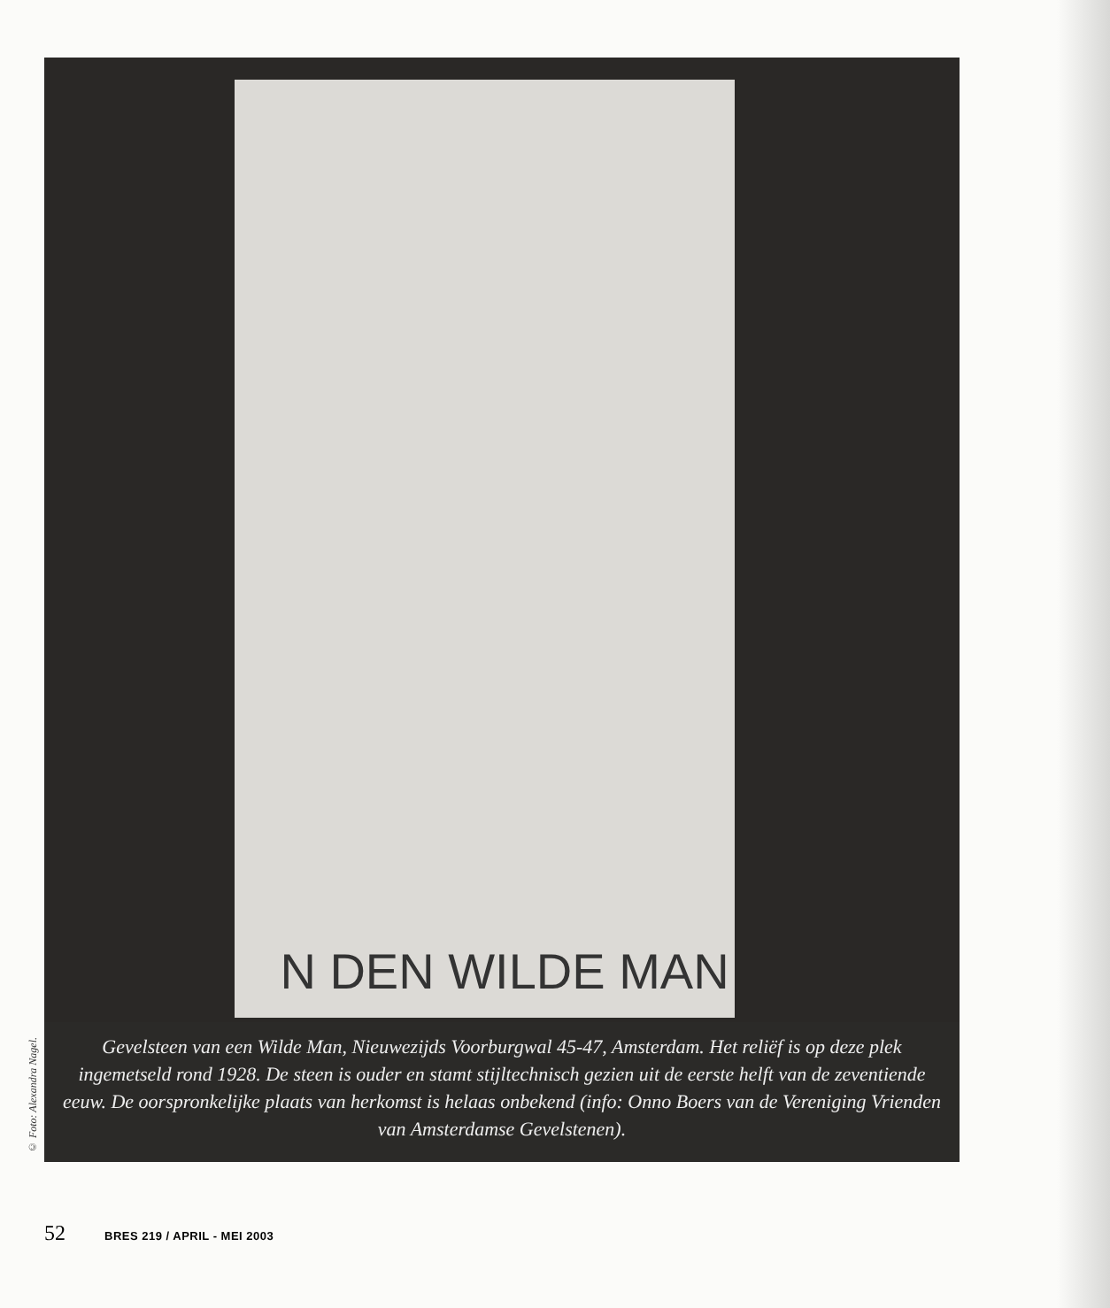© Foto: Alexandra Nagel.
N DEN WILDE MAN
Gevelsteen van een Wilde Man, Nieuwezijds Voorburgwal 45-47, Amsterdam. Het reliëf is op deze plek ingemetseld rond 1928. De steen is ouder en stamt stijltechnisch gezien uit de eerste helft van de zeventiende eeuw. De oorspronkelijke plaats van herkomst is helaas onbekend (info: Onno Boers van de Vereniging Vrienden van Amsterdamse Gevelstenen).
52 BRES 219 / APRIL - MEI 2003